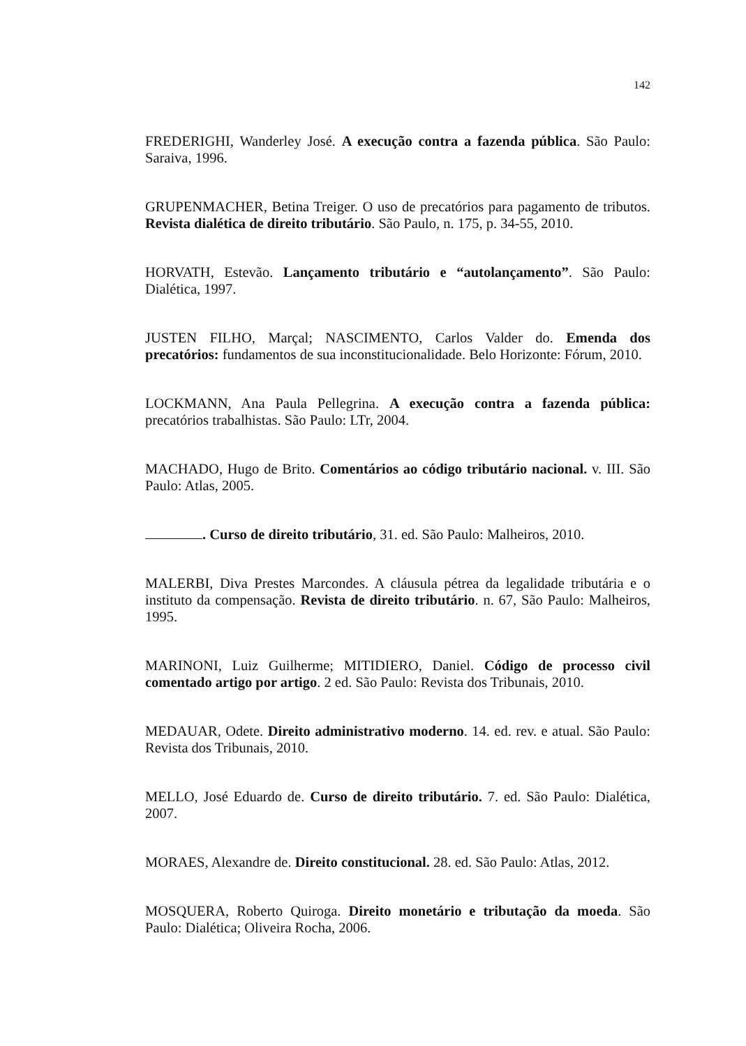142
FREDERIGHI, Wanderley José. A execução contra a fazenda pública. São Paulo: Saraiva, 1996.
GRUPENMACHER, Betina Treiger. O uso de precatórios para pagamento de tributos. Revista dialética de direito tributário. São Paulo, n. 175, p. 34-55, 2010.
HORVATH, Estevão. Lançamento tributário e “autolançamento”. São Paulo: Dialética, 1997.
JUSTEN FILHO, Marçal; NASCIMENTO, Carlos Valder do. Emenda dos precatórios: fundamentos de sua inconstitucionalidade. Belo Horizonte: Fórum, 2010.
LOCKMANN, Ana Paula Pellegrina. A execução contra a fazenda pública: precatórios trabalhistas. São Paulo: LTr, 2004.
MACHADO, Hugo de Brito. Comentários ao código tributário nacional. v. III. São Paulo: Atlas, 2005.
. Curso de direito tributário, 31. ed. São Paulo: Malheiros, 2010.
MALERBI, Diva Prestes Marcondes. A cláusula pétrea da legalidade tributária e o instituto da compensação. Revista de direito tributário. n. 67, São Paulo: Malheiros, 1995.
MARINONI, Luiz Guilherme; MITIDIERO, Daniel. Código de processo civil comentado artigo por artigo. 2 ed. São Paulo: Revista dos Tribunais, 2010.
MEDAUAR, Odete. Direito administrativo moderno. 14. ed. rev. e atual. São Paulo: Revista dos Tribunais, 2010.
MELLO, José Eduardo de. Curso de direito tributário. 7. ed. São Paulo: Dialética, 2007.
MORAES, Alexandre de. Direito constitucional. 28. ed. São Paulo: Atlas, 2012.
MOSQUERA, Roberto Quiroga. Direito monetário e tributação da moeda. São Paulo: Dialética; Oliveira Rocha, 2006.